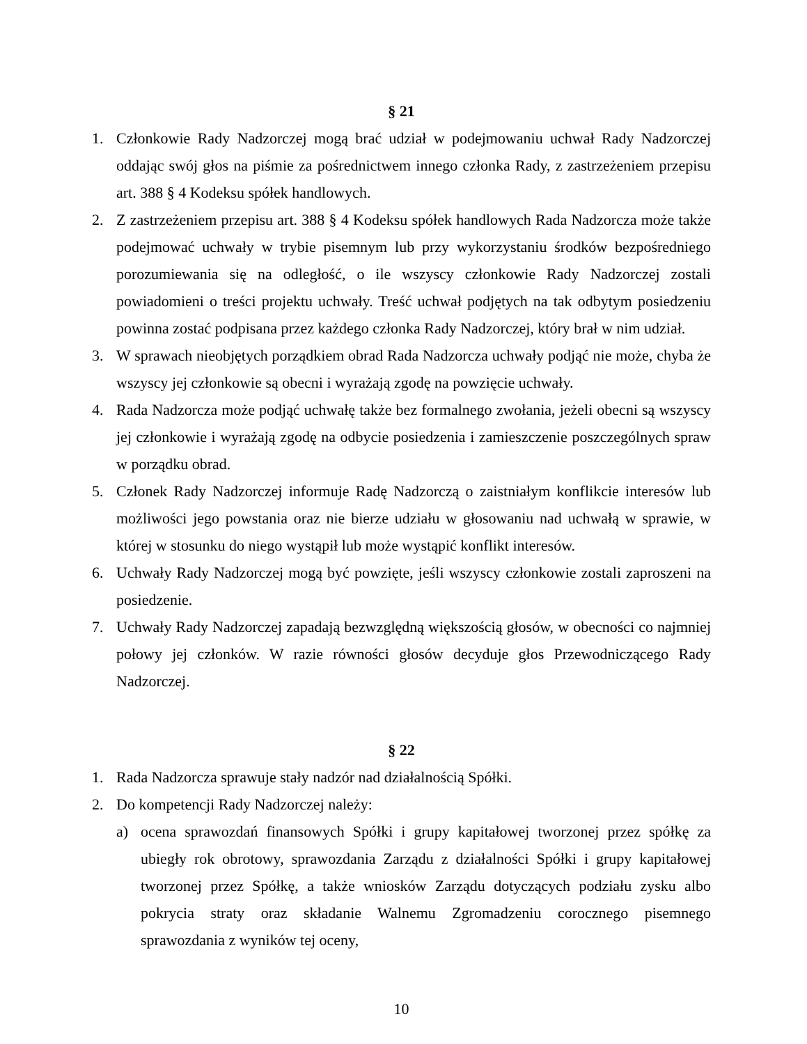§ 21
1. Członkowie Rady Nadzorczej mogą brać udział w podejmowaniu uchwał Rady Nadzorczej oddając swój głos na piśmie za pośrednictwem innego członka Rady, z zastrzeżeniem przepisu art. 388 § 4 Kodeksu spółek handlowych.
2. Z zastrzeżeniem przepisu art. 388 § 4 Kodeksu spółek handlowych Rada Nadzorcza może także podejmować uchwały w trybie pisemnym lub przy wykorzystaniu środków bezpośredniego porozumiewania się na odległość, o ile wszyscy członkowie Rady Nadzorczej zostali powiadomieni o treści projektu uchwały. Treść uchwał podjętych na tak odbytym posiedzeniu powinna zostać podpisana przez każdego członka Rady Nadzorczej, który brał w nim udział.
3. W sprawach nieobjętych porządkiem obrad Rada Nadzorcza uchwały podjąć nie może, chyba że wszyscy jej członkowie są obecni i wyrażają zgodę na powzięcie uchwały.
4. Rada Nadzorcza może podjąć uchwałę także bez formalnego zwołania, jeżeli obecni są wszyscy jej członkowie i wyrażają zgodę na odbycie posiedzenia i zamieszczenie poszczególnych spraw w porządku obrad.
5. Członek Rady Nadzorczej informuje Radę Nadzorczą o zaistniałym konflikcie interesów lub możliwości jego powstania oraz nie bierze udziału w głosowaniu nad uchwałą w sprawie, w której w stosunku do niego wystąpił lub może wystąpić konflikt interesów.
6. Uchwały Rady Nadzorczej mogą być powzięte, jeśli wszyscy członkowie zostali zaproszeni na posiedzenie.
7. Uchwały Rady Nadzorczej zapadają bezwzględną większością głosów, w obecności co najmniej połowy jej członków. W razie równości głosów decyduje głos Przewodniczącego Rady Nadzorczej.
§ 22
1. Rada Nadzorcza sprawuje stały nadzór nad działalnością Spółki.
2. Do kompetencji Rady Nadzorczej należy:
a) ocena sprawozdań finansowych Spółki i grupy kapitałowej tworzonej przez spółkę za ubiegły rok obrotowy, sprawozdania Zarządu z działalności Spółki i grupy kapitałowej tworzonej przez Spółkę, a także wniosków Zarządu dotyczących podziału zysku albo pokrycia straty oraz składanie Walnemu Zgromadzeniu corocznego pisemnego sprawozdania z wyników tej oceny,
10